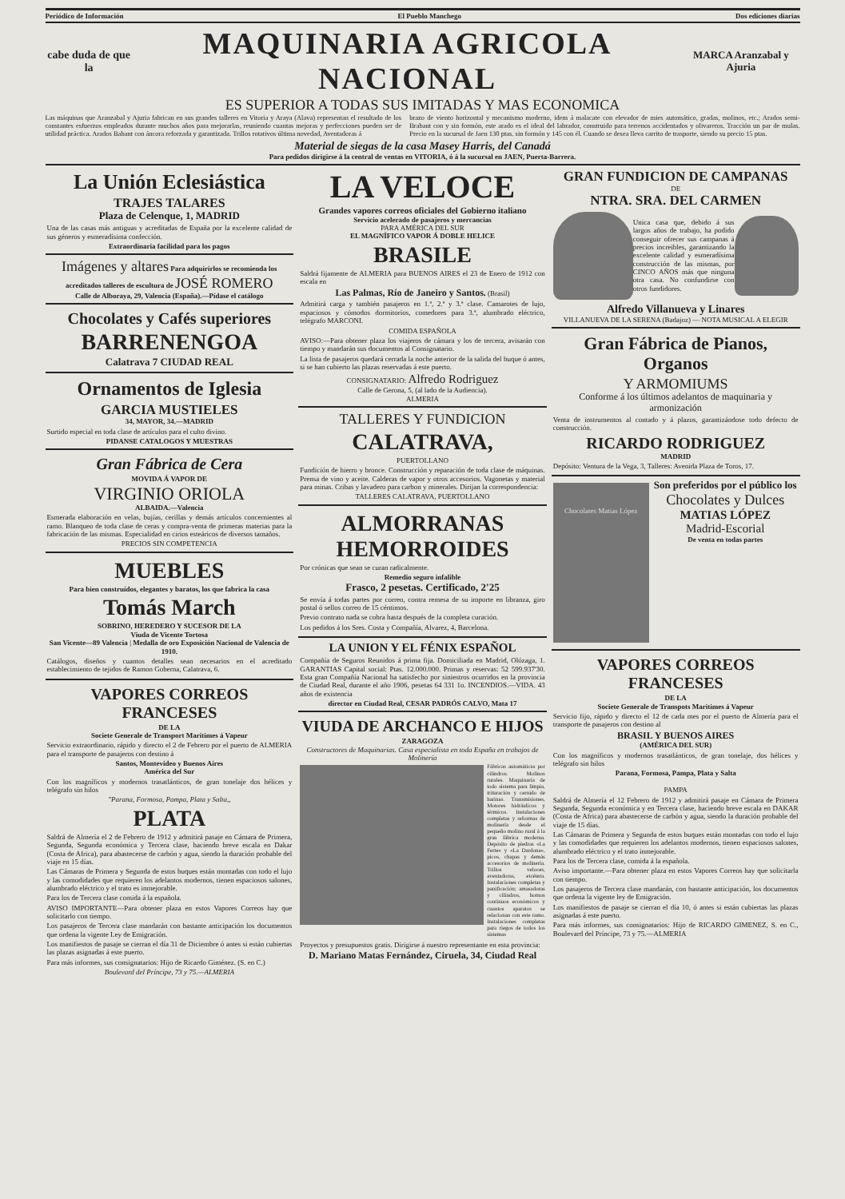Periódico de Información El Pueblo Manchego Dos ediciones diarias
cabe duda de que la
MAQUINARIA AGRICOLA NACIONAL
MARCA Aranzabal y Ajuria
ES SUPERIOR A TODAS SUS IMITADAS Y MAS ECONOMICA
Las máquinas que Aranzabal y Ajuria fabrican en sus grandes talleres en Vitoria y Araya (Alava) representan el resultado de los constantes esfuerzos empleados durante muchos años para mejorarlas, reuniendo cuantas mejoras y perfecciones pueden ser de utilidad práctica. Arados Babant con áncora reforzada y garantizada. Trillos rotativos última novedad, Aventadoras á
brazo de viento horizontal y mecanismo moderno, idem á malacate con elevador de mies automático, gradas, molinos, etc.; Arados semi-Brabant con y sin formón, este arado es el ideal del labrador, construido para terrenos accidentados y olivareros. Tracción un par de mulas. Precio en la sucursal de Jaen 130 ptas. sin formón y 145 con él. Cuando se desea lleva carrito de trasporte, siendo su precio 15 ptas.
Material de siegas de la casa Masey Harris, del Canadá
Para pedidos dirigirse á la central de ventas en VITORIA, ó á la sucursal en JAEN, Puerta-Barrera.
La Unión Eclesiástica
TRAJES TALARES
Plaza de Celenque, 1, MADRID
Una de las casas más antiguas y acreditadas de España por la excelente calidad de sus géneros y esmeradísima confección.
Extraordinaria facilidad para los pagos
Imágenes y altares Para adquirirlos se recomienda los acreditados talleres de escultura de JOSÉ ROMERO
Calle de Alboraya, 29, Valencia (España).—Pídase el catálogo
Chocolates y Cafés superiores
BARRENENGOA
Calatrava 7 CIUDAD REAL
Ornamentos de Iglesia
GARCIA MUSTIELES
34, MAYOR, 34.—MADRID
Surtido especial en toda clase de artículos para el culto divino.
PIDANSE CATALOGOS Y MUESTRAS
Gran Fábrica de Cera
MOVIDA Á VAPOR DE
VIRGINIO ORIOLA
ALBAIDA.—Valencia
Esmerada elaboración en velas, bujías, cerillas y demás artículos concernientes al ramo. Blanqueo de toda clase de ceras y compra-venta de primeras materias para la fabricación de las mismas. Especialidad en cirios esteáricos de diversos tamaños.
PRECIOS SIN COMPETENCIA
MUEBLES
Para bien construídos, elegantes y baratos, los que fabrica la casa
Tomás March
SOBRINO, HEREDERO Y SUCESOR DE LA
Viuda de Vicente Tortosa
San Vicente—89 Valencia | Medalla de oro Exposición Nacional de Valencia de 1910.
Catálogos, diseños y cuantos detalles sean necesarios en el acreditado establecimiento de tejidos de Ramon Goberna, Calatrava, 6.
VAPORES CORREOS FRANCESES
DE LA
Societe Generale de Transport Maritimes á Vapeur
Servicio extraordinario, rápido y directo el 2 de Febrero por el puerto de ALMERIA para el transporte de pasajeros con destino á
Santos, Montevideo y Buenos Aires
América del Sur
Con los magníficos y modernos trasatlánticos, de gran tonelaje dos hélices y telégrafo sin hilos
"Parana, Formosa, Pampa, Plata y Salta,,
PLATA
Saldrá de Almería el 2 de Febrero de 1912 y admitirá pasaje en Cámara de Primera, Segunda, Segunda económica y Tercera clase, haciendo breve escala en Dakar (Costa de Africa), para abastecerse de carbón y agua, siendo la duración probable del viaje en 15 días.
Las Cámaras de Primera y Segunda de estos buques están montadas con todo el lujo y las comodidades que requieren los adelantos modernos, tienen espaciosos salones, alumbrado eléctrico y el trato es inmejorable.
Para los de Tercera clase comida á la española.
AVISO IMPORTANTE—Para obtener plaza en estos Vapores Correos hay que solicitarlo con tiempo.
Los pasajeros de Tercera clase mandarán con bastante anticipación los documentos que ordena la vigente Ley de Emigración.
Los manifiestos de pasaje se cierran el día 31 de Diciembre ó antes si están cubiertas las plazas asignadas á este puerto.
Para más informes, sus consignatarios: Hijo de Ricardo Giménez. (S. en C.)
Boulevard del Príncipe, 73 y 75.—ALMERIA
LA VELOCE
Grandes vapores correos oficiales del Gobierno italiano
Servicio acelerado de pasajeros y mercancias
PARA AMÉRICA DEL SUR
EL MAGNÍFICO VAPOR Á DOBLE HELICE
BRASILE
Saldrá fijamente de ALMERIA para BUENOS AIRES el 23 de Enero de 1912 con escala en
Las Palmas, Río de Janeiro y Santos. (Brasil)
Admitirá carga y también pasajeros en 1.ª, 2.ª y 3.ª clase. Camarotes de lujo, espaciosos y cómodos dormitorios, comedores para 3.ª, alumbrado eléctrico, telégrafo MARCONI.
COMIDA ESPAÑOLA
AVISO:—Para obtener plaza los viajeros de cámara y los de tercera, avisarán con tiempo y mandarán sus documentos al Consignatario.
La lista de pasajeros quedará cerrada la noche anterior de la salida del buque ó antes, si se han cubierto las plazas reservadas á este puerto.
CONSIGNATARIO: Alfredo Rodriguez
Calle de Gerona, 5, (al lado de la Audiencia).
ALMERIA
TALLERES Y FUNDICION
CALATRAVA,
PUERTOLLANO
Fundición de hierro y bronce. Construcción y reparación de toda clase de máquinas. Prensa de vino y aceite. Calderas de vapor y otros accesorios. Vagonetas y material para minas. Cribas y lavadero para carbon y minerales. Dirijan la correspondencia:
TALLERES CALATRAVA, PUERTOLLANO
ALMORRANAS
HEMORROIDES
Por crónicas que sean se curan radicalmente.
Remedio seguro infalible
Frasco, 2 pesetas. Certificado, 2'25
Se envía á todas partes por correo, contra remesa de su importe en libranza, giro postal ó sellos correo de 15 céntimos.
Previo contrato nada se cobra hasta después de la completa curación.
Los pedidos á los Sres. Costa y Compañía, Alvarez, 4, Barcelona.
LA UNION Y EL FÉNIX ESPAÑOL
Compañía de Seguros Reunidos á prima fija. Domiciliada en Madrid, Olózaga, 1. GARANTIAS Capital social: Ptas. 12.000.000. Primas y reservas: 52 599.937'30. Esta gran Compañía Nacional ha satisfecho por siniestros ocurridos en la provincia de Ciudad Real, durante el año 1906, pesetas 64 331 1o. INCENDIOS.—VIDA. 43 años de existencia
director en Ciudad Real, CESAR PADRÓS CALVO, Mata 17
VIUDA DE ARCHANCO E HIJOS
ZARAGOZA
Constructores de Maquinarias. Casa especialista en toda España en trabajos de Molinería
Fábricas automáticas por cilindros. Molinos rurales. Maquinaria de todo sistema para limpia, trituración y cernido de harinas. Transmisiones, Motores hidráulicos y térmicos. Instalaciones completas y reformas de molinería desde el pequeño molino rural á la gran fábrica moderna. Depósito de piedras «La Ferte» y «La Dardona», picos, chapas y demás accesorios de molinería. Trillos veloces, aventadoras, etcétera. Instalaciones completas y panificación; amasadoras y cilindros, hornos continuos económicos y cuantos aparatos se relacionan con este ramo. Instalaciones completas para riegos de todos los sistemas
Proyectos y presupuestos gratis. Dirigirse á nuestro representante en esta provincia:
D. Mariano Matas Fernández, Ciruela, 34, Ciudad Real
GRAN FUNDICION DE CAMPANAS
DE
NTRA. SRA. DEL CARMEN
Unica casa que, debido á sus largos años de trabajo, ha podido conseguir ofrecer sus campanas á precios increibles, garantizando la excelente calidad y esmeradísima construcción de las mismas, por CINCO AÑOS más que ninguna otra casa. No confundirse con otros fundidores.
Alfredo Villanueva y Linares
VILLANUEVA DE LA SERENA (Badajoz) — NOTA MUSICAL A ELEGIR
Gran Fábrica de Pianos, Organos
Y ARMOMIUMS
Conforme á los últimos adelantos de maquinaria y armonización
Venta de instrumentos al contado y á plazos, garantizándose todo defecto de construcción.
RICARDO RODRIGUEZ
MADRID
Depósito: Ventura de la Vega, 3, Talleres: Avenida Plaza de Toros, 17.
Chocolates Matias López
Son preferidos por el público los
Chocolates y Dulces
MATIAS LÓPEZ
Madrid-Escorial
De venta en todas partes
VAPORES CORREOS FRANCESES
DE LA
Societe Generale de Transpots Maritimes á Vapeur
Servicio fijo, rápido y directo el 12 de cada mes por el puerto de Almería para el transporte de pasajeros con destino al
BRASIL Y BUENOS AIRES
(AMÉRICA DEL SUR)
Con los magníficos y modernos trasatlánticos, de gran tonelaje, dos hélices y telégrafo sin hilos
Parana, Formosa, Pampa, Plata y Salta
PAMPA
Saldrá de Almería el 12 Febrero de 1912 y admitirá pasaje en Cámara de Primera Segunda, Segunda económica y en Tercera clase, haciendo breve escala en DAKAR (Costa de Africa) para abastecerse de carbón y agua, siendo la duración probable del viaje de 15 días.
Las Cámaras de Primera y Segunda de estos buques están montadas con todo el lujo y las comodidades que requieren los adelantos modernos, tienen espaciosos salones, alumbrado eléctrico y el trato inmejorable.
Para los de Tercera clase, comida á la española.
Aviso importante.—Para obtener plaza en estos Vapores Correos hay que solicitarla con tiempo.
Los pasajeros de Tercera clase mandarán, con bastante anticipación, los documentos que ordena la vigente ley de Emigración.
Los manifiestos de pasaje se cierran el día 10, ó antes si están cubiertas las plazas asignadas á este puerto.
Para más informes, sus consignatarios: Hijo de RICARDO GIMENEZ, S. en C., Boulevard del Príncipe, 73 y 75.—ALMERIA